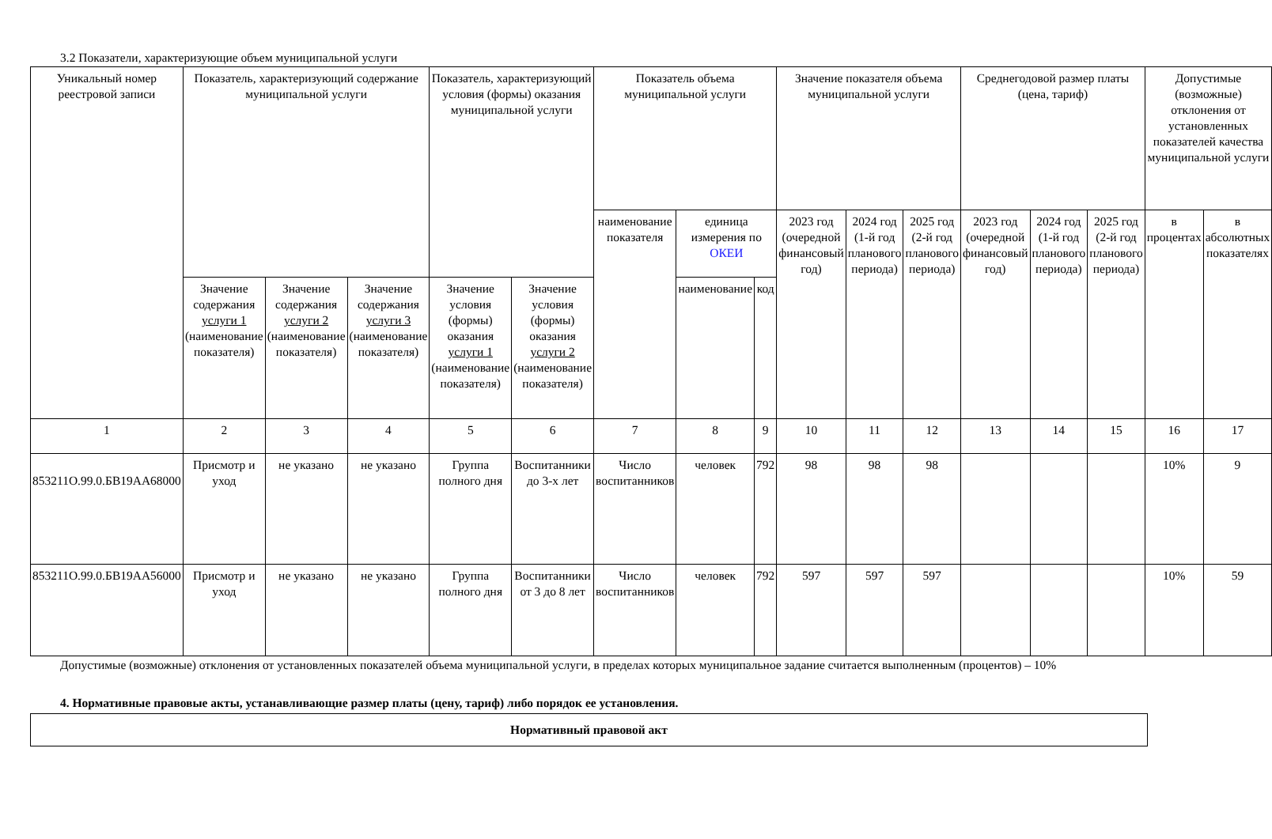3.2 Показатели, характеризующие объем муниципальной услуги
| Уникальный номер реестровой записи | Показатель, характеризующий содержание муниципальной услуги | | | Показатель, характеризующий условия (формы) оказания муниципальной услуги | | Показатель объема муниципальной услуги | | | Значение показателя объема муниципальной услуги | | | Среднегодовой размер платы (цена, тариф) | | | Допустимые (возможные) отклонения от установленных показателей качества муниципальной услуги | |
| --- | --- | --- | --- | --- | --- | --- | --- | --- | --- | --- | --- | --- | --- | --- | --- | --- |
| | | | | | | наименование показателя | единица измерения по ОКЕИ | | 2023 год (очередной финансовый год) | 2024 год (1-й год планового периода) | 2025 год (2-й год планового периода) | 2023 год (очередной финансовый год) | 2024 год (1-й год планового периода) | 2025 год (2-й год планового периода) | в процентах | в абсолютных показателях |
| | Значение содержания услуги 1 (наименование показателя) | Значение содержания услуги 2 (наименование показателя) | Значение содержания услуги 3 (наименование показателя) | Значение условия (формы) оказания услуги 1 (наименование показателя) | Значение условия (формы) оказания услуги 2 (наименование показателя) | | наименование | код | | | | | | | | |
| 1 | 2 | 3 | 4 | 5 | 6 | 7 | 8 | 9 | 10 | 11 | 12 | 13 | 14 | 15 | 16 | 17 |
| 853211О.99.0.БВ19АА68000 | Присмотр и уход | не указано | не указано | Группа полного дня | Воспитанники до 3-х лет | Число воспитанников | человек | 792 | 98 | 98 | 98 | | | | 10% | 9 |
| 853211О.99.0.БВ19АА56000 | Присмотр и уход | не указано | не указано | Группа полного дня | Воспитанники от 3 до 8 лет | Число воспитанников | человек | 792 | 597 | 597 | 597 | | | | 10% | 59 |
Допустимые (возможные) отклонения от установленных показателей объема муниципальной услуги, в пределах которых муниципальное задание считается выполненным (процентов) – 10%
4. Нормативные правовые акты, устанавливающие размер платы (цену, тариф) либо порядок ее установления.
| Нормативный правовой акт |